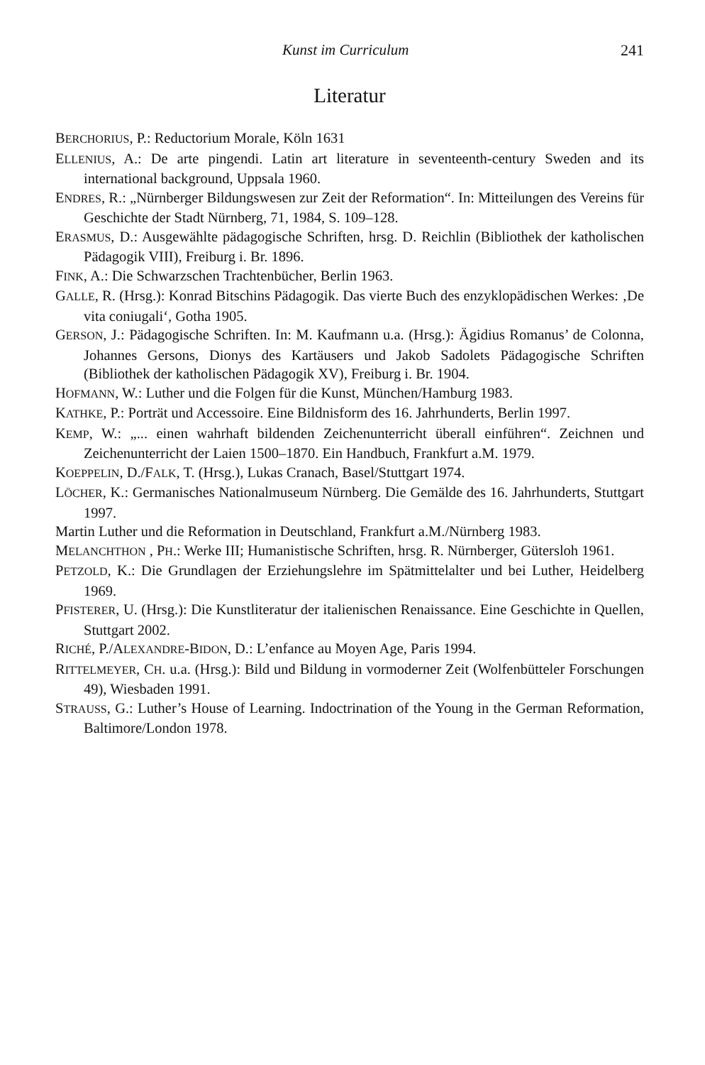Kunst im Curriculum 241
Literatur
BERCHORIUS, P.: Reductorium Morale, Köln 1631
ELLENIUS, A.: De arte pingendi. Latin art literature in seventeenth-century Sweden and its international background, Uppsala 1960.
ENDRES, R.: „Nürnberger Bildungswesen zur Zeit der Reformation“. In: Mitteilungen des Vereins für Geschichte der Stadt Nürnberg, 71, 1984, S. 109–128.
ERASMUS, D.: Ausgewählte pädagogische Schriften, hrsg. D. Reichlin (Bibliothek der katholischen Pädagogik VIII), Freiburg i. Br. 1896.
FINK, A.: Die Schwarzschen Trachtenbücher, Berlin 1963.
GALLE, R. (Hrsg.): Konrad Bitschins Pädagogik. Das vierte Buch des enzyklopädischen Werkes: ‚De vita coniugali‘, Gotha 1905.
GERSON, J.: Pädagogische Schriften. In: M. Kaufmann u.a. (Hrsg.): Ägidius Romanus’ de Colonna, Johannes Gersons, Dionys des Kartäusers und Jakob Sadolets Pädagogische Schriften (Bibliothek der katholischen Pädagogik XV), Freiburg i. Br. 1904.
HOFMANN, W.: Luther und die Folgen für die Kunst, München/Hamburg 1983.
KATHKE, P.: Porträt und Accessoire. Eine Bildnisform des 16. Jahrhunderts, Berlin 1997.
KEMP, W.: „... einen wahrhaft bildenden Zeichenunterricht überall einführen“. Zeichnen und Zeichenunterricht der Laien 1500–1870. Ein Handbuch, Frankfurt a.M. 1979.
KOEPPELIN, D./FALK, T. (Hrsg.), Lukas Cranach, Basel/Stuttgart 1974.
LÖCHER, K.: Germanisches Nationalmuseum Nürnberg. Die Gemälde des 16. Jahrhunderts, Stuttgart 1997.
Martin Luther und die Reformation in Deutschland, Frankfurt a.M./Nürnberg 1983.
MELANCHTHON , PH.: Werke III; Humanistische Schriften, hrsg. R. Nürnberger, Gütersloh 1961.
PETZOLD, K.: Die Grundlagen der Erziehungslehre im Spätmittelalter und bei Luther, Heidelberg 1969.
PFISTERER, U. (Hrsg.): Die Kunstliteratur der italienischen Renaissance. Eine Geschichte in Quellen, Stuttgart 2002.
RICHÉ, P./ALEXANDRE-BIDON, D.: L’enfance au Moyen Age, Paris 1994.
RITTELMEYER, CH. u.a. (Hrsg.): Bild und Bildung in vormoderner Zeit (Wolfenbütteler Forschungen 49), Wiesbaden 1991.
STRAUSS, G.: Luther’s House of Learning. Indoctrination of the Young in the German Reformation, Baltimore/London 1978.